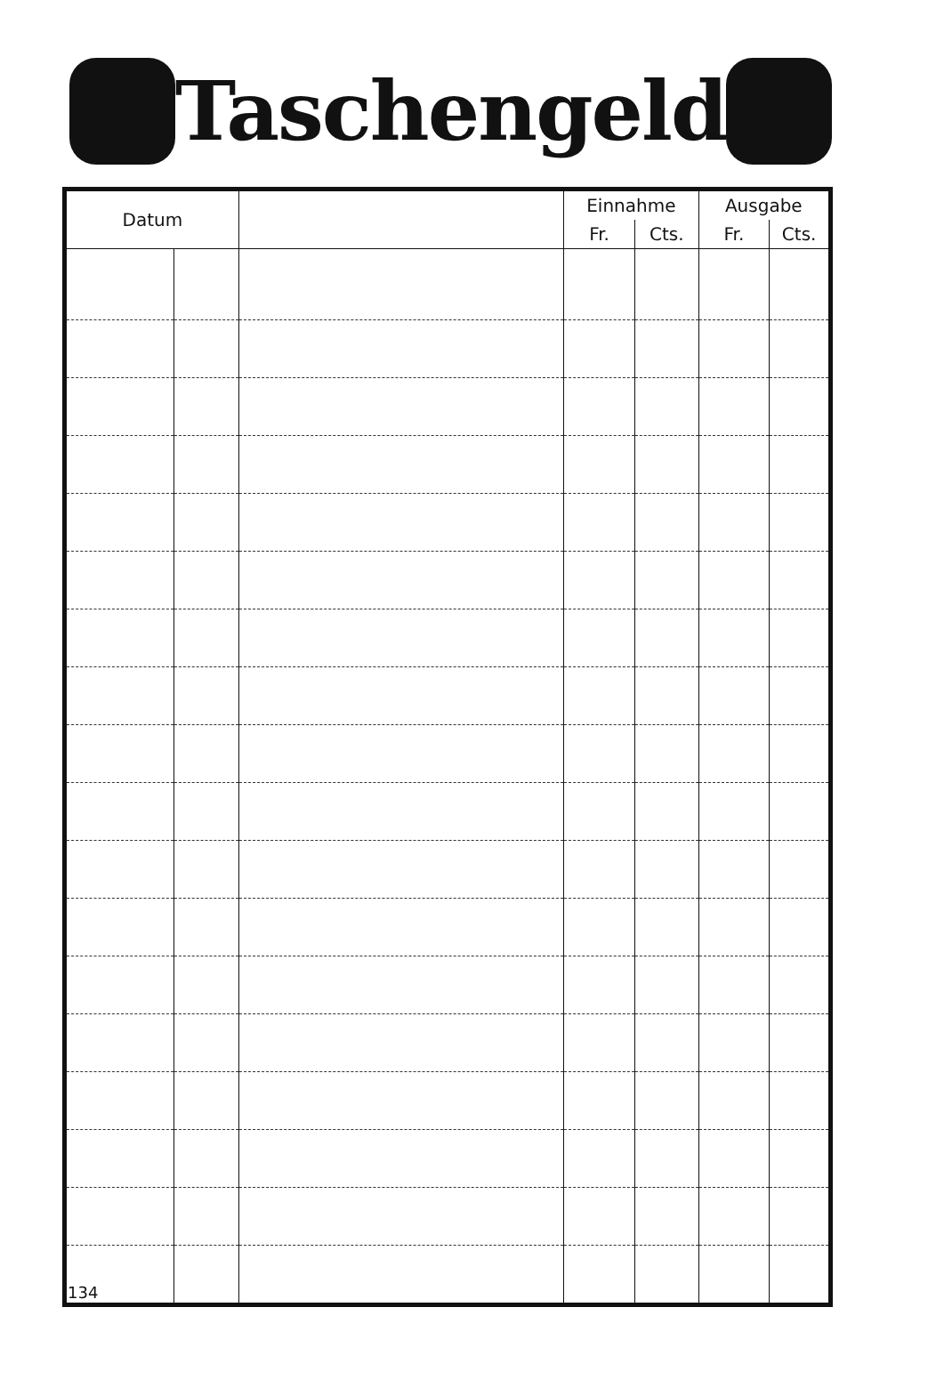Taschengeld
| Datum | | | Einnahme | | Ausgabe | |
| --- | --- | --- | --- | --- | --- | --- |
| | | | Fr. | Cts. | Fr. | Cts. |
| 134 | | | | | | |